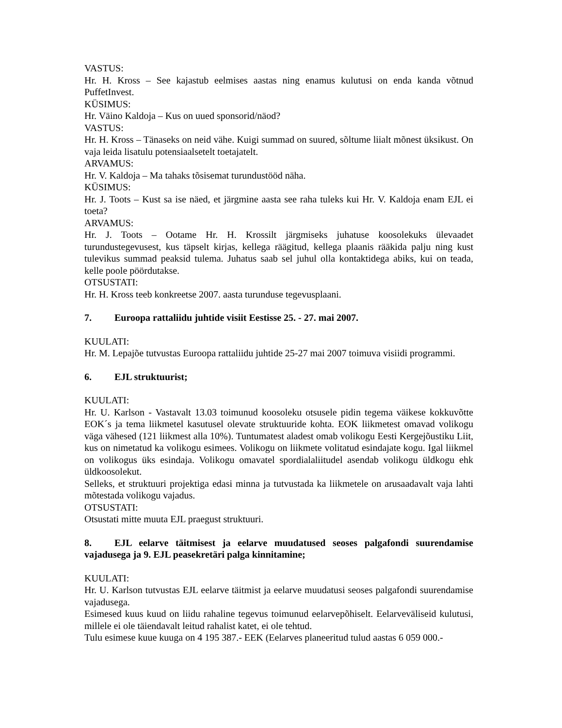VASTUS:
Hr. H. Kross – See kajastub eelmises aastas ning enamus kulutusi on enda kanda võtnud PuffetInvest.
KÜSIMUS:
Hr. Väino Kaldoja – Kus on uued sponsorid/näod?
VASTUS:
Hr. H. Kross – Tänaseks on neid vähe. Kuigi summad on suured, sõltume liialt mõnest üksikust. On vaja leida lisatulu potensiaalsetelt toetajatelt.
ARVAMUS:
Hr. V. Kaldoja – Ma tahaks tõsisemat turundustööd näha.
KÜSIMUS:
Hr. J. Toots – Kust sa ise näed, et järgmine aasta see raha tuleks kui Hr. V. Kaldoja enam EJL ei toeta?
ARVAMUS:
Hr. J. Toots – Ootame Hr. H. Krossilt järgmiseks juhatuse koosolekuks ülevaadet turundustegevusest, kus täpselt kirjas, kellega räägitud, kellega plaanis rääkida palju ning kust tulevikus summad peaksid tulema. Juhatus saab sel juhul olla kontaktidega abiks, kui on teada, kelle poole pöördutakse.
OTSUSTATI:
Hr. H. Kross teeb konkreetse 2007. aasta turunduse tegevusplaani.
7. Euroopa rattaliidu juhtide visiit Eestisse 25. - 27. mai 2007.
KUULATI:
Hr. M. Lepajõe tutvustas Euroopa rattaliidu juhtide 25-27 mai 2007 toimuva visiidi programmi.
6. EJL struktuurist;
KUULATI:
Hr. U. Karlson - Vastavalt 13.03 toimunud koosoleku otsusele pidin tegema väikese kokkuvõtte EOK´s ja tema liikmetel kasutusel olevate struktuuride kohta. EOK liikmetest omavad volikogu väga vähesed (121 liikmest alla 10%). Tuntumatest aladest omab volikogu Eesti Kergejõustiku Liit, kus on nimetatud ka volikogu esimees. Volikogu on liikmete volitatud esindajate kogu. Igal liikmel on volikogus üks esindaja. Volikogu omavatel spordialaliitudel asendab volikogu üldkogu ehk üldkoosolekut.
Selleks, et struktuuri projektiga edasi minna ja tutvustada ka liikmetele on arusaadavalt vaja lahti mõtestada volikogu vajadus.
OTSUSTATI:
Otsustati mitte muuta EJL praegust struktuuri.
8. EJL eelarve täitmisest ja eelarve muudatused seoses palgafondi suurendamise vajadusega ja 9. EJL peasekretäri palga kinnitamine;
KUULATI:
Hr. U. Karlson tutvustas EJL eelarve täitmist ja eelarve muudatusi seoses palgafondi suurendamise vajadusega.
Esimesed kuus kuud on liidu rahaline tegevus toimunud eelarvepõhiselt. Eelarveväliseid kulutusi, millele ei ole täiendavalt leitud rahalist katet, ei ole tehtud.
Tulu esimese kuue kuuga on 4 195 387.- EEK (Eelarves planeeritud tulud aastas 6 059 000.-